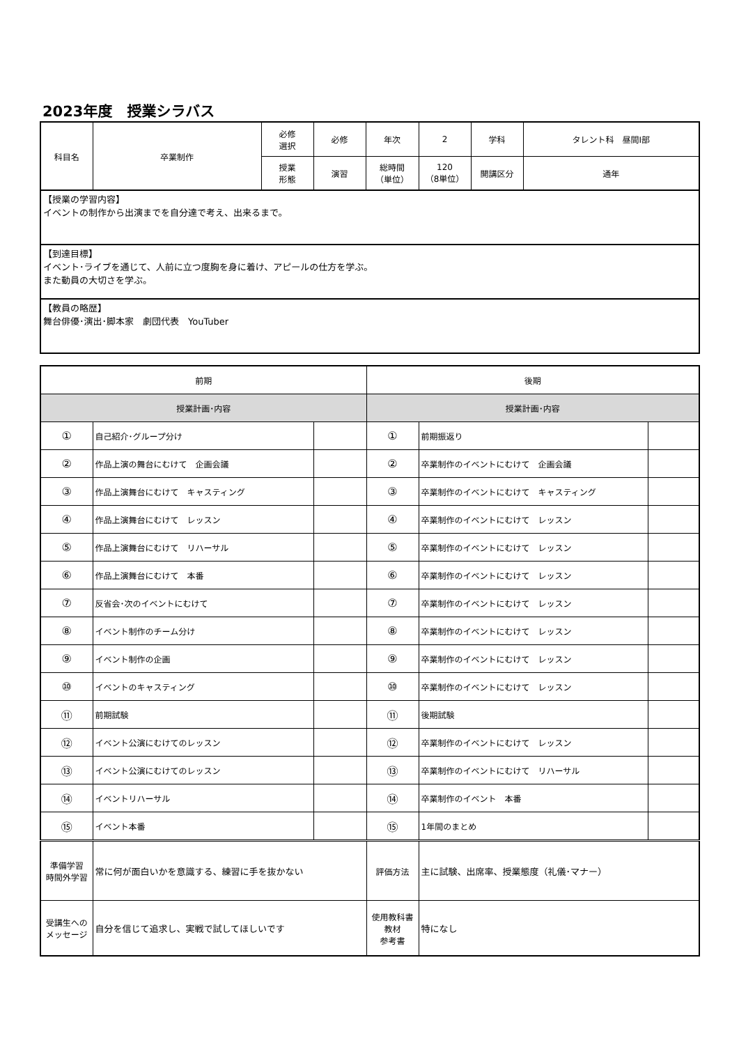2023年度　授業シラバス
| 科目名 | 卒業制作 | 必修 選択 | 必修 | 年次 | 2 | 学科 | タレント科 昼間Ⅰ部 |
| | | 授業 形態 | 演習 | 総時間 （単位） | 120 （8単位） | 開講区分 | 通年 |
| 【授業の学習内容】 イベントの制作から出演までを自分達で考え、出来るまで。 | | | | | | | |
| 【到達目標】 イベント･ライブを通じて、人前に立つ度胸を身に着け、アピールの仕方を学ぶ。 また動員の大切さを学ぶ。 | | | | | | | |
| 【教員の略歴】 舞台俳優･演出･脚本家 劇団代表 YouTuber | | | | | | | |
| 前期 | | | 後期 | | |
| 授業計画･内容 | | | 授業計画･内容 | | |
| ① | 自己紹介･グループ分け | | ① | 前期振返り | |
| ② | 作品上演の舞台にむけて 企画会議 | | ② | 卒業制作のイベントにむけて 企画会議 | |
| ③ | 作品上演舞台にむけて キャスティング | | ③ | 卒業制作のイベントにむけて キャスティング | |
| ④ | 作品上演舞台にむけて レッスン | | ④ | 卒業制作のイベントにむけて レッスン | |
| ⑤ | 作品上演舞台にむけて リハーサル | | ⑤ | 卒業制作のイベントにむけて レッスン | |
| ⑥ | 作品上演舞台にむけて 本番 | | ⑥ | 卒業制作のイベントにむけて レッスン | |
| ⑦ | 反省会･次のイベントにむけて | | ⑦ | 卒業制作のイベントにむけて レッスン | |
| ⑧ | イベント制作のチーム分け | | ⑧ | 卒業制作のイベントにむけて レッスン | |
| ⑨ | イベント制作の企画 | | ⑨ | 卒業制作のイベントにむけて レッスン | |
| ⑩ | イベントのキャスティング | | ⑩ | 卒業制作のイベントにむけて レッスン | |
| ⑪ | 前期試験 | | ⑪ | 後期試験 | |
| ⑫ | イベント公演にむけてのレッスン | | ⑫ | 卒業制作のイベントにむけて レッスン | |
| ⑬ | イベント公演にむけてのレッスン | | ⑬ | 卒業制作のイベントにむけて リハーサル | |
| ⑭ | イベントリハーサル | | ⑭ | 卒業制作のイベント 本番 | |
| ⑮ | イベント本番 | | ⑮ | 1年間のまとめ | |
| 準備学習 時間外学習 | 常に何が面白いかを意識する、練習に手を抜かない | | 評価方法 | 主に試験、出席率、授業態度（礼儀･マナー） | |
| 受講生への メッセージ | 自分を信じて追求し、実戦で試してほしいです | | 使用教科書 教材 参考書 | 特になし | |